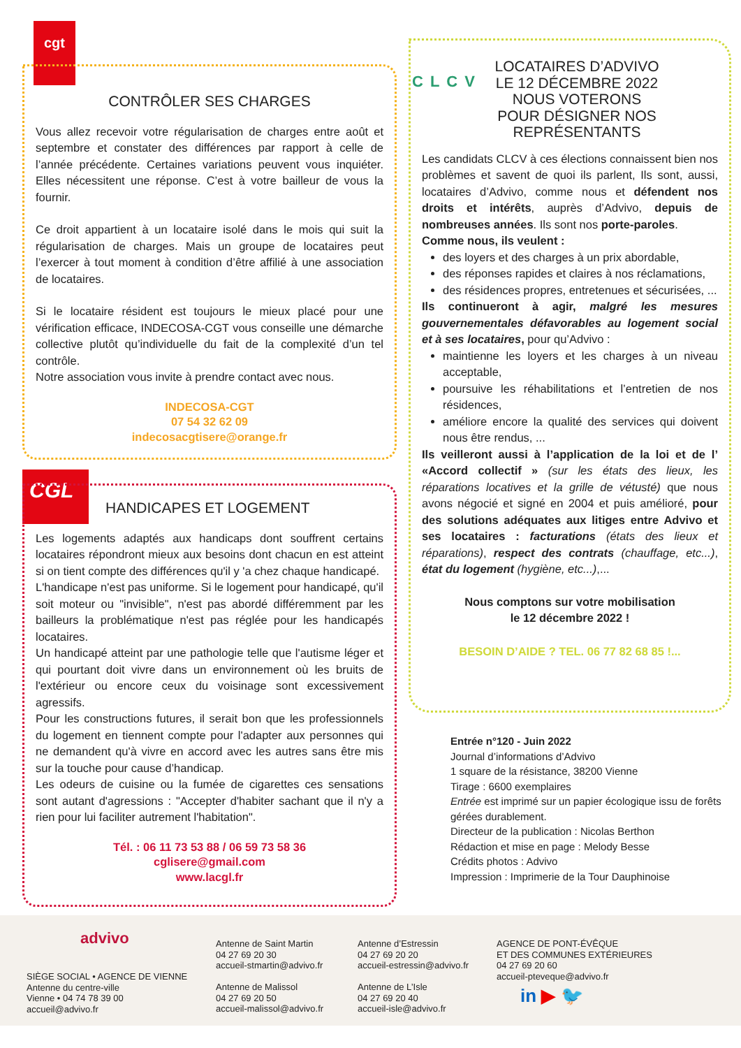cgt
CONTRÔLER SES CHARGES
Vous allez recevoir votre régularisation de charges entre août et septembre et constater des différences par rapport à celle de l’année précédente. Certaines variations peuvent vous inquiéter. Elles nécessitent une réponse. C’est à votre bailleur de vous la fournir.
Ce droit appartient à un locataire isolé dans le mois qui suit la régularisation de charges. Mais un groupe de locataires peut l’exercer à tout moment à condition d’être affilié à une association de locataires.
Si le locataire résident est toujours le mieux placé pour une vérification efficace, INDECOSA-CGT vous conseille une démarche collective plutôt qu’individuelle du fait de la complexité d’un tel contrôle.
Notre association vous invite à prendre contact avec nous.
INDECOSA-CGT
07 54 32 62 09
indecosacgtisere@orange.fr
CGL
HANDICAPES ET LOGEMENT
Les logements adaptés aux handicaps dont souffrent certains locataires répondront mieux aux besoins dont chacun en est atteint si on tient compte des différences qu'il y 'a chez chaque handicapé.
L'handicape n'est pas uniforme. Si le logement pour handicapé, qu'il soit moteur ou "invisible", n'est pas abordé différemment par les bailleurs la problématique n'est pas réglée pour les handicapés locataires.
Un handicapé atteint par une pathologie telle que l'autisme léger et qui pourtant doit vivre dans un environnement où les bruits de l'extérieur ou encore ceux du voisinage sont excessivement agressifs.
Pour les constructions futures, il serait bon que les professionnels du logement en tiennent compte pour l'adapter aux personnes qui ne demandent qu'à vivre en accord avec les autres sans être mis sur la touche pour cause d’handicap.
Les odeurs de cuisine ou la fumée de cigarettes ces sensations sont autant d'agressions : "Accepter d'habiter sachant que il n'y a rien pour lui faciliter autrement l'habitation".
Tél. : 06 11 73 53 88 / 06 59 73 58 36
cglisere@gmail.com
www.lacgl.fr
CLCV
LOCATAIRES D’ADVIVO
LE 12 DÉCEMBRE 2022
NOUS VOTERONS
POUR DÉSIGNER NOS REPRÉSENTANTS
Les candidats CLCV à ces élections connaissent bien nos problèmes et savent de quoi ils parlent, Ils sont, aussi, locataires d’Advivo, comme nous et défendent nos droits et intérêts, auprès d’Advivo, depuis de nombreuses années. Ils sont nos porte-paroles.
Comme nous, ils veulent :
des loyers et des charges à un prix abordable,
des réponses rapides et claires à nos réclamations,
des résidences propres, entretenues et sécurisées, ...
Ils continueront à agir, malgré les mesures gouvernementales défavorables au logement social et à ses locataires, pour qu’Advivo :
maintienne les loyers et les charges à un niveau acceptable,
poursuive les réhabilitations et l’entretien de nos résidences,
améliore encore la qualité des services qui doivent nous être rendus, ...
Ils veilleront aussi à l’application de la loi et de l’ «Accord collectif » (sur les états des lieux, les réparations locatives et la grille de vétusté) que nous avons négocié et signé en 2004 et puis amélioré, pour des solutions adéquates aux litiges entre Advivo et ses locataires : facturations (états des lieux et réparations), respect des contrats (chauffage, etc...), état du logement (hygiène, etc...),...
Nous comptons sur votre mobilisation
le 12 décembre 2022 !
BESOIN D’AIDE ? TEL. 06 77 82 68 85 !...
Entrée n°120 - Juin 2022
Journal d’informations d’Advivo
1 square de la résistance, 38200 Vienne
Tirage : 6600 exemplaires
Entrée est imprimé sur un papier écologique issu de forêts gérées durablement.
Directeur de la publication : Nicolas Berthon
Rédaction et mise en page : Melody Besse
Crédits photos : Advivo
Impression : Imprimerie de la Tour Dauphinoise
advivo
SIÈGE SOCIAL • AGENCE DE VIENNE
Antenne du centre-ville
Vienne • 04 74 78 39 00
accueil@advivo.fr
Antenne de Saint Martin
04 27 69 20 30
accueil-stmartin@advivo.fr
Antenne de Malissol
04 27 69 20 50
accueil-malissol@advivo.fr
Antenne d’Estressin
04 27 69 20 20
accueil-estressin@advivo.fr
Antenne de L’Isle
04 27 69 20 40
accueil-isle@advivo.fr
AGENCE DE PONT-ÉVÊQUE
ET DES COMMUNES EXTÉRIEURES
04 27 69 20 60
accueil-pteveque@advivo.fr
in ▶ 🐦